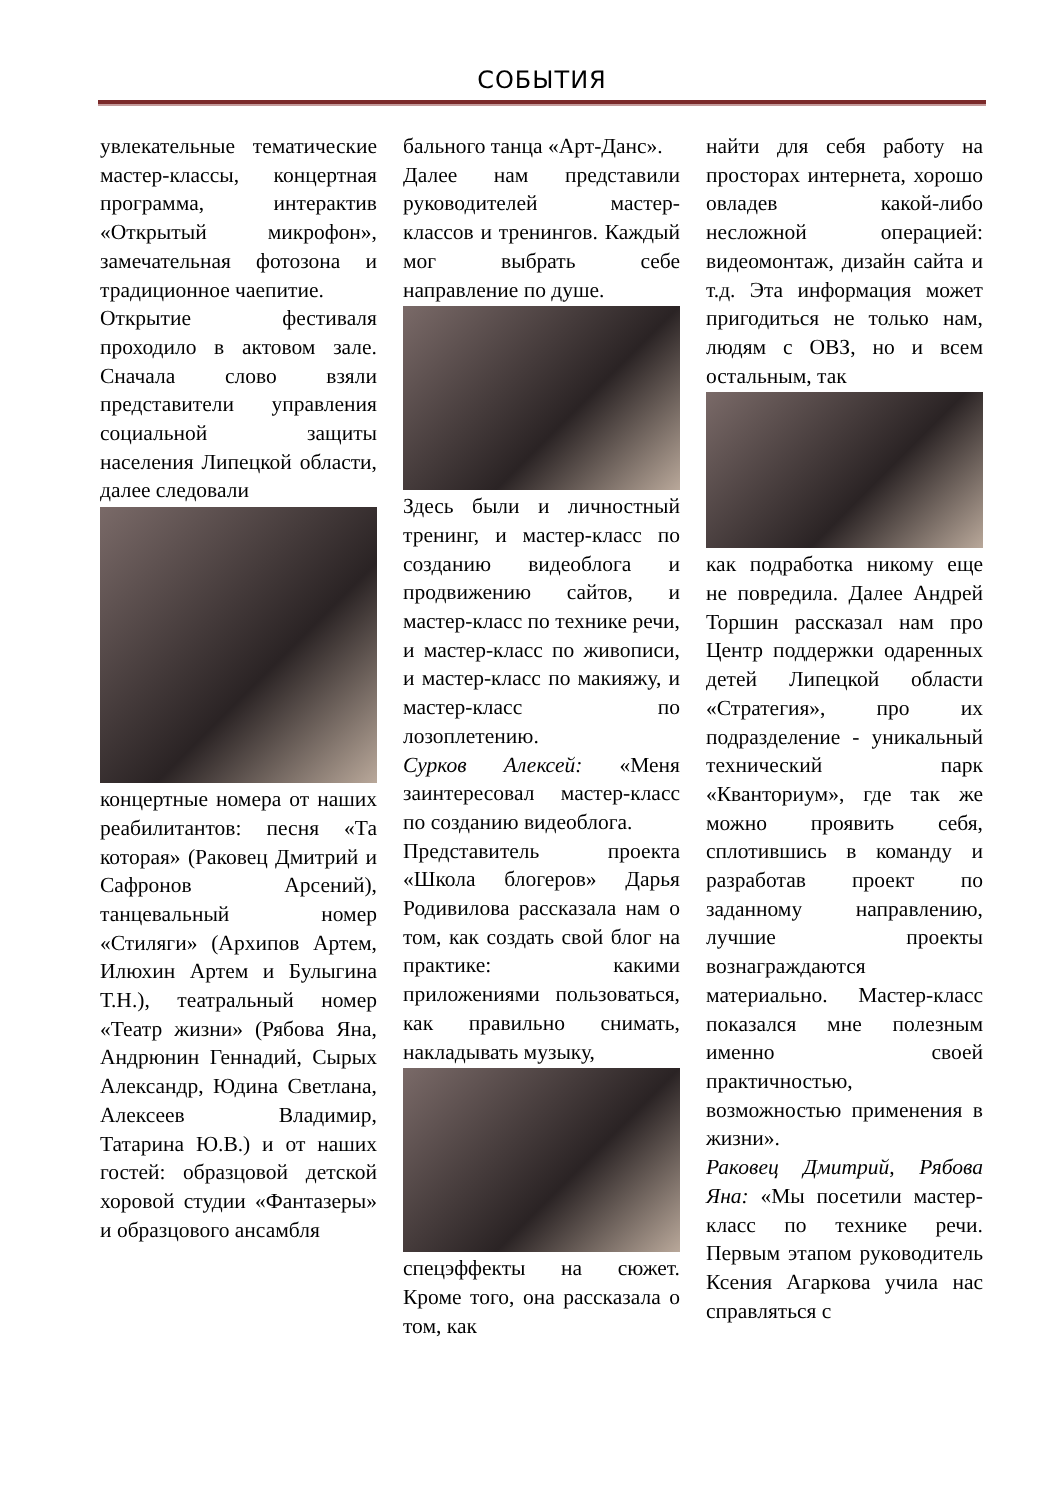СОБЫТИЯ
увлекательные тематические мастер-классы, концертная программа, интерактив «Открытый микрофон», замечательная фотозона и традиционное чаепитие.
Открытие фестиваля проходило в актовом зале. Сначала слово взяли представители управления социальной защиты населения Липецкой области, далее следовали
концертные номера от наших реабилитантов: песня «Та которая» (Раковец Дмитрий и Сафронов Арсений), танцевальный номер «Стиляги» (Архипов Артем, Илюхин Артем и Булыгина Т.Н.), театральный номер «Театр жизни» (Рябова Яна, Андрюнин Геннадий, Сырых Александр, Юдина Светлана, Алексеев Владимир, Татарина Ю.В.) и от наших гостей: образцовой детской хоровой студии «Фантазеры» и образцового ансамбля
бального танца «Арт-Данс».
Далее нам представили руководителей мастер-классов и тренингов. Каждый мог выбрать себе направление по душе.
Здесь были и личностный тренинг, и мастер-класс по созданию видеоблога и продвижению сайтов, и мастер-класс по технике речи, и мастер-класс по живописи, и мастер-класс по макияжу, и мастер-класс по лозоплетению.
Сурков Алексей: «Меня заинтересовал мастер-класс по созданию видеоблога.
Представитель проекта «Школа блогеров» Дарья Родивилова рассказала нам о том, как создать свой блог на практике: какими приложениями пользоваться, как правильно снимать, накладывать музыку,
спецэффекты на сюжет. Кроме того, она рассказала о том, как
найти для себя работу на просторах интернета, хорошо овладев какой-либо несложной операцией: видеомонтаж, дизайн сайта и т.д. Эта информация может пригодиться не только нам, людям с ОВЗ, но и всем остальным, так
как подработка никому еще не повредила. Далее Андрей Торшин рассказал нам про Центр поддержки одаренных детей Липецкой области «Стратегия», про их подразделение - уникальный технический парк «Кванториум», где так же можно проявить себя, сплотившись в команду и разработав проект по заданному направлению, лучшие проекты вознаграждаются материально. Мастер-класс показался мне полезным именно своей практичностью, возможностью применения в жизни».
Раковец Дмитрий, Рябова Яна: «Мы посетили мастер-класс по технике речи. Первым этапом руководитель Ксения Агаркова учила нас справляться с